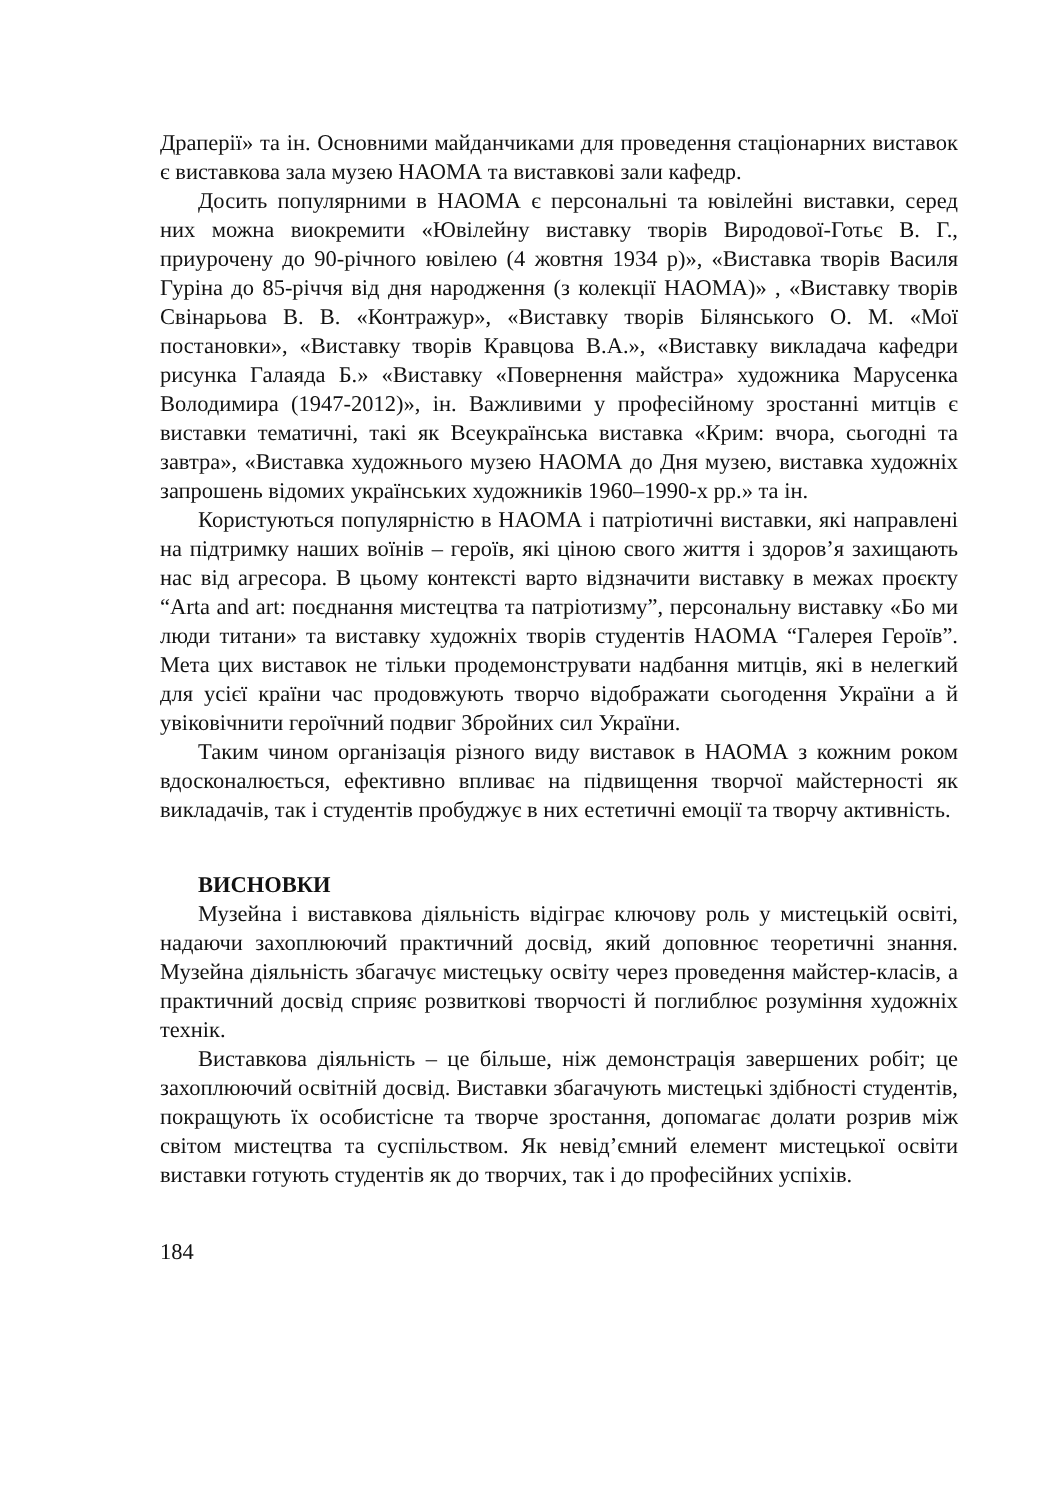Драперії» та ін. Основними майданчиками для проведення стаціонарних виставок є виставкова зала музею НАОМА та виставкові зали кафедр.
Досить популярними в НАОМА є персональні та ювілейні виставки, серед них можна виокремити «Ювілейну виставку творів Виродової-Готьє В. Г., приурочену до 90-річного ювілею (4 жовтня 1934 р)», «Виставка творів Василя Гуріна до 85-річчя від дня народження (з колекції НАОМА)» , «Виставку творів Свінарьова В. В. «Контражур», «Виставку творів Білянського О. М. «Мої постановки», «Виставку творів Кравцова В.А.», «Виставку викладача кафедри рисунка Галаяда Б.» «Виставку «Повернення майстра» художника Марусенка Володимира (1947-2012)», ін. Важливими у професійному зростанні митців є виставки тематичні, такі як Всеукраїнська виставка «Крим: вчора, сьогодні та завтра», «Виставка художнього музею НАОМА до Дня музею, виставка художніх запрошень відомих українських художників 1960–1990-х рр.» та ін.
Користуються популярністю в НАОМА і патріотичні виставки, які направлені на підтримку наших воїнів – героїв, які ціною свого життя і здоров’я захищають нас від агресора. В цьому контексті варто відзначити виставку в межах проєкту “Arta and art: поєднання мистецтва та патріотизму”, персональну виставку «Бо ми люди титани» та виставку художніх творів студентів НАОМА “Галерея Героїв”. Мета цих виставок не тільки продемонструвати надбання митців, які в нелегкий для усієї країни час продовжують творчо відображати сьогодення України а й увіковічнити героїчний подвиг Збройних сил України.
Таким чином організація різного виду виставок в НАОМА з кожним роком вдосконалюється, ефективно впливає на підвищення творчої майстерності як викладачів, так і студентів пробуджує в них естетичні емоції та творчу активність.
ВИСНОВКИ
Музейна і виставкова діяльність відіграє ключову роль у мистецькій освіті, надаючи захоплюючий практичний досвід, який доповнює теоретичні знання. Музейна діяльність збагачує мистецьку освіту через проведення майстер-класів, а практичний досвід сприяє розвиткові творчості й поглиблює розуміння художніх технік.
Виставкова діяльність – це більше, ніж демонстрація завершених робіт; це захоплюючий освітній досвід. Виставки збагачують мистецькі здібності студентів, покращують їх особистісне та творче зростання, допомагає долати розрив між світом мистецтва та суспільством. Як невід’ємний елемент мистецької освіти виставки готують студентів як до творчих, так і до професійних успіхів.
184